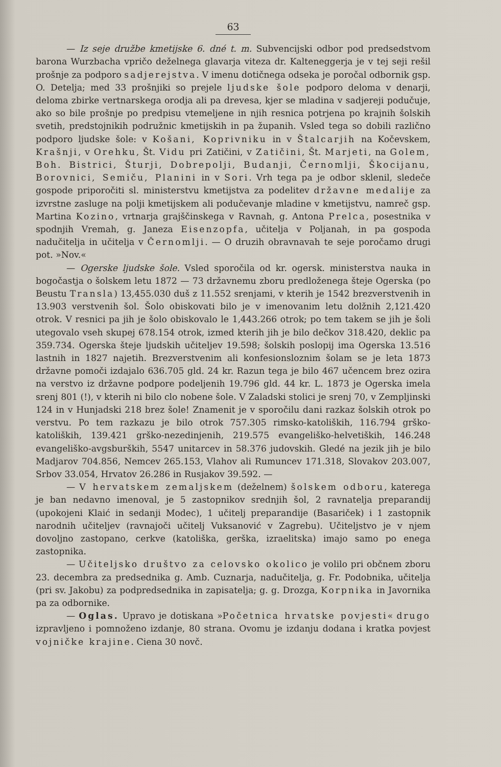63
— Iz seje družbe kmetijske 6. dné t. m. Subvencijski odbor pod predsedstvom barona Wurzbacha vpričo deželnega glavarja viteza dr. Kaltenеggerja je v tej seji rešil prošnje za podporo sadjerejstva. V imenu dotičnega odseka je poročal odbornik gsp. O. Detelja; med 33 prošnjiki so prejele ljudske šole podporo deloma v denarji, deloma zbirke vertnarskega orodja ali pa drevesa, kjer se mladina v sadjereji podučuje, ako so bile prošnje po predpisu vtemeljene in njih resnica potrjena po krajnih šolskih svetih, predstojnikih podružnic kmetijskih in pa županih. Vsled tega so dobili različno podporo ljudske šole: v Košani, Koprivniku in v Štalcarjih na Kočevskem, Krašnji, v Orehku, Št. Vidu pri Zatičini, v Zatičini, Št. Marjeti, na Golem, Boh. Bistrici, Šturji, Dobrepolji, Budanji, Černomlji, Škocijanu, Borovnici, Semiču, Planini in v Sori. Vrh tega pa je odbor sklenil, sledeče gospode priporočiti sl. ministerstvu kmetijstva za podelitev državne medalije za izvrstne zasluge na polji kmetijskem ali podučevanje mladine v kmetijstvu, namreč gsp. Martina Kozino, vrtnarja grajščinskega v Ravnah, g. Antona Prelca, posestnika v spodnjih Vremah, g. Janeza Eisenzopfa, učitelja v Poljanah, in pa gospoda nadučitelja in učitelja v Černomlji. — O druzih obravnavah te seje poročamo drugi pot. »Nov.«
— Ogerske ljudske šole. Vsled sporočila od kr. ogersk. ministerstva nauka in bogočastja o šolskem letu 1872 — 73 državnemu zboru predloženega šteje Ogerska (po Beustu Transla) 13,455.030 duš z 11.552 srenjami, v kterih je 1542 brezverstvenih in 13.903 verstvenih šol. Šolo obiskovati bilo je v imenovanim letu dolžnih 2,121.420 otrok. V resnici pa jih je šolo obiskovalo le 1,443.266 otrok; po tem takem se jih je šoli utegovalo vseh skupej 678.154 otrok, izmed kterih jih je bilo dečkov 318.420, deklic pa 359.734. Ogerska šteje ljudskih učiteljev 19.598; šolskih poslopij ima Ogerska 13.516 lastnih in 1827 najetih. Brezverstvenim ali konfesionsloznim šolam se je leta 1873 državne pomoči izdajalo 636.705 gld. 24 kr. Razun tega je bilo 467 učencem brez ozira na verstvo iz državne podpore podeljenih 19.796 gld. 44 kr. L. 1873 je Ogerska imela srenj 801 (!), v kterih ni bilo clo nobene šole. V Zaladski stolici je srenj 70, v Zempljinski 124 in v Hunjadski 218 brez šole! Znamenit je v sporočilu dani razkaz šolskih otrok po verstvu. Po tem razkazu je bilo otrok 757.305 rimsko-katoliških, 116.794 grško-katoliških, 139.421 grško-nezedinjenih, 219.575 evangeliško-helvetiških, 146.248 evangeliško-avgsburških, 5547 unitarcev in 58.376 judovskih. Gledé na jezik jih je bilo Madjarov 704.856, Nemcev 265.153, Vlahov ali Rumuncev 171.318, Slovakov 203.007, Srbov 33.054, Hrvatov 26.286 in Rusjakov 39.592. —
— V hervatskem zemaljskem (deželnem) šolskem odboru, katerega je ban nedavno imenoval, je 5 zastopnikov srednjih šol, 2 ravnatelja preparandij (upokojeni Klaić in sedanji Modec), 1 učitelj preparandije (Basariček) i 1 zastopnik narodnih učiteljev (ravnajoči učitelj Vuksanović v Zagrebu). Učiteljstvo je v njem dovoljno zastopano, cerkve (katoliška, gerška, izraelitska) imajo samo po enega zastopnika.
— Učiteljsko društvo za celovsko okolico je volilo pri občnem zboru 23. decembra za predsednika g. Amb. Cuznarja, nadučitelja, g. Fr. Podobnika, učitelja (pri sv. Jakobu) za podpredsednika in zapisatelja; g. g. Drozga, Korpnika in Javornika pa za odbornike.
— Oglas. Upravo je dotiskana »Početnica hrvatske povjesti« drugo izpravljeno i pomnoženo izdanje, 80 strana. Ovomu je izdanju dodana i kratka povjest vojničke krajine. Ciena 30 novč.